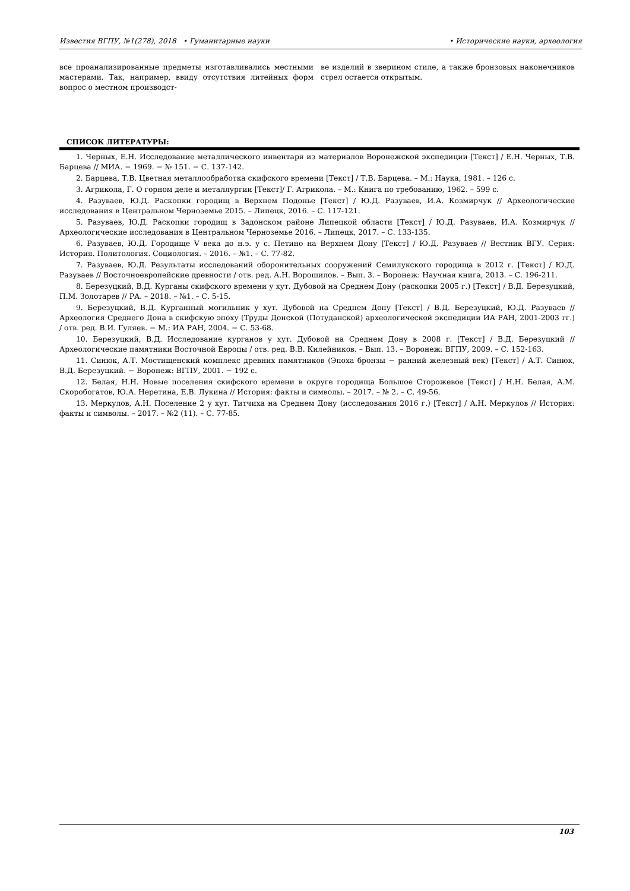Известия ВГПУ, №1(278), 2018 • Гуманитарные науки • Исторические науки, археология
все проанализированные предметы изготавливались местными мастерами. Так, например, ввиду отсутствия литейных форм вопрос о местном производст-
ве изделий в зверином стиле, а также бронзовых наконечников стрел остается открытым.
СПИСОК ЛИТЕРАТУРЫ:
1. Черных, Е.Н. Исследование металлического инвентаря из материалов Воронежской экспедиции [Текст] / Е.Н. Черных, Т.В. Барцева // МИА. − 1969. − № 151. − С. 137-142.
2. Барцева, Т.В. Цветная металлообработка скифского времени [Текст] / Т.В. Барцева. – М.: Наука, 1981. – 126 с.
3. Агрикола, Г. О горном деле и металлургии [Текст]/ Г. Агрикола. – М.: Книга по требованию, 1962. – 599 с.
4. Разуваев, Ю.Д. Раскопки городищ в Верхнем Подонье [Текст] / Ю.Д. Разуваев, И.А. Козмирчук // Археологические исследования в Центральном Черноземье 2015. – Липецк, 2016. – С. 117-121.
5. Разуваев, Ю.Д. Раскопки городищ в Задонском районе Липецкой области [Текст] / Ю.Д. Разуваев, И.А. Козмирчук // Археологические исследования в Центральном Черноземье 2016. – Липецк, 2017. – С. 133-135.
6. Разуваев, Ю.Д. Городище V века до н.э. у с. Петино на Верхнем Дону [Текст] / Ю.Д. Разуваев // Вестник ВГУ. Серия: История. Политология. Социология. – 2016. – №1. – С. 77-82.
7. Разуваев, Ю.Д. Результаты исследований оборонительных сооружений Семилукского городища в 2012 г. [Текст] / Ю.Д. Разуваев // Восточноевропейские древности / отв. ред. А.Н. Ворошилов. – Вып. 3. – Воронеж: Научная книга, 2013. – С. 196-211.
8. Березуцкий, В.Д. Курганы скифского времени у хут. Дубовой на Среднем Дону (раскопки 2005 г.) [Текст] / В.Д. Березуцкий, П.М. Золотарев // РА. – 2018. – №1. – С. 5-15.
9. Березуцкий, В.Д. Курганный могильник у хут. Дубовой на Среднем Дону [Текст] / В.Д. Березуцкий, Ю.Д. Разуваев // Археология Среднего Дона в скифскую эпоху (Труды Донской (Потуданской) археологической экспедиции ИА РАН, 2001-2003 гг.) / отв. ред. В.И. Гуляев. − М.: ИА РАН, 2004. − С. 53-68.
10. Березуцкий, В.Д. Исследование курганов у хут. Дубовой на Среднем Дону в 2008 г. [Текст] / В.Д. Березуцкий // Археологические памятники Восточной Европы / отв. ред. В.В. Килейников. – Вып. 13. – Воронеж: ВГПУ, 2009. – С. 152-163.
11. Синюк, А.Т. Мостищенский комплекс древних памятников (Эпоха бронзы − ранний железный век) [Текст] / А.Т. Синюк, В.Д. Березуцкий. − Воронеж: ВГПУ, 2001. − 192 с.
12. Белая, Н.Н. Новые поселения скифского времени в округе городища Большое Сторожевое [Текст] / Н.Н. Белая, А.М. Скоробогатов, Ю.А. Неретина, Е.В. Лукина // История: факты и символы. – 2017. – № 2. – С. 49-56.
13. Меркулов, А.Н. Поселение 2 у хут. Титчиха на Среднем Дону (исследования 2016 г.) [Текст] / А.Н. Меркулов // История: факты и символы. – 2017. – №2 (11). – С. 77-85.
103